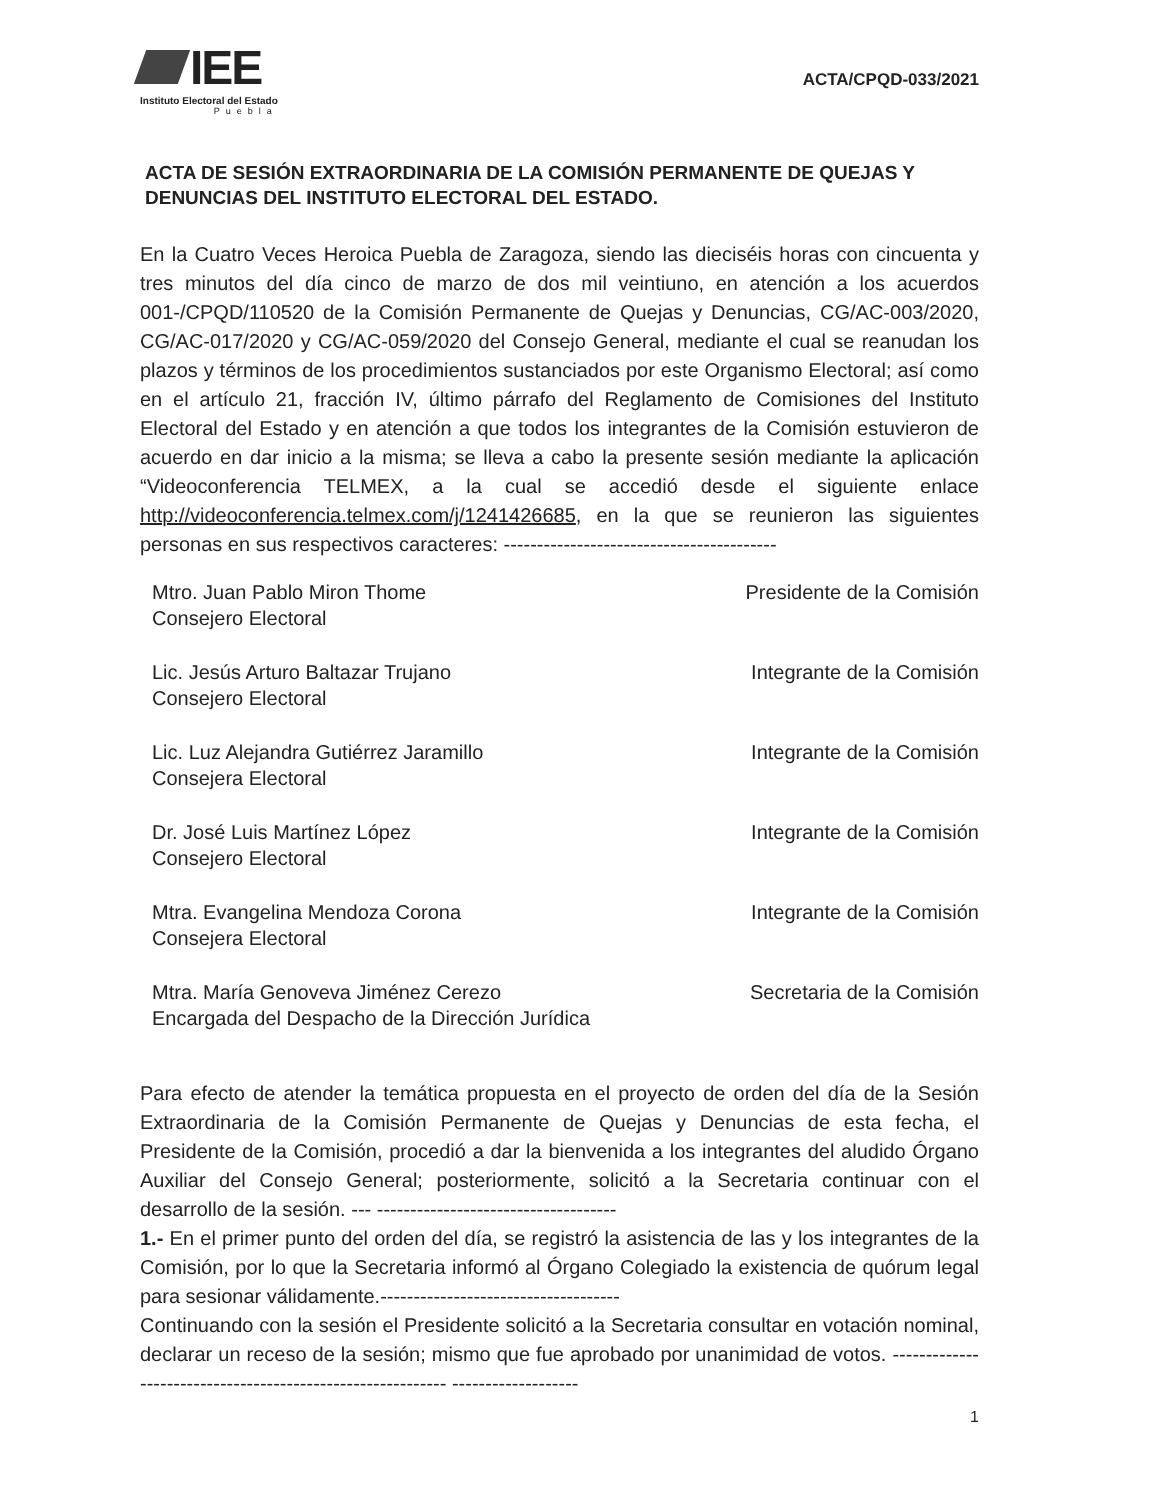IEE
Instituto Electoral del Estado
Puebla
ACTA/CPQD-033/2021
ACTA DE SESIÓN EXTRAORDINARIA DE LA COMISIÓN PERMANENTE DE QUEJAS Y DENUNCIAS DEL INSTITUTO ELECTORAL DEL ESTADO.
En la Cuatro Veces Heroica Puebla de Zaragoza, siendo las dieciséis horas con cincuenta y tres minutos del día cinco de marzo de dos mil veintiuno, en atención a los acuerdos 001-/CPQD/110520 de la Comisión Permanente de Quejas y Denuncias, CG/AC-003/2020, CG/AC-017/2020 y CG/AC-059/2020 del Consejo General, mediante el cual se reanudan los plazos y términos de los procedimientos sustanciados por este Organismo Electoral; así como en el artículo 21, fracción IV, último párrafo del Reglamento de Comisiones del Instituto Electoral del Estado y en atención a que todos los integrantes de la Comisión estuvieron de acuerdo en dar inicio a la misma; se lleva a cabo la presente sesión mediante la aplicación “Videoconferencia TELMEX, a la cual se accedió desde el siguiente enlace http://videoconferencia.telmex.com/j/1241426685, en la que se reunieron las siguientes personas en sus respectivos caracteres: -----------------------------------------
| Mtro. Juan Pablo Miron Thome Consejero Electoral | Presidente de la Comisión |
| Lic. Jesús Arturo Baltazar Trujano Consejero Electoral | Integrante de la Comisión |
| Lic. Luz Alejandra Gutiérrez Jaramillo Consejera Electoral | Integrante de la Comisión |
| Dr. José Luis Martínez López Consejero Electoral | Integrante de la Comisión |
| Mtra. Evangelina Mendoza Corona Consejera Electoral | Integrante de la Comisión |
| Mtra. María Genoveva Jiménez Cerezo Encargada del Despacho de la Dirección Jurídica | Secretaria de la Comisión |
Para efecto de atender la temática propuesta en el proyecto de orden del día de la Sesión Extraordinaria de la Comisión Permanente de Quejas y Denuncias de esta fecha, el Presidente de la Comisión, procedió a dar la bienvenida a los integrantes del aludido Órgano Auxiliar del Consejo General; posteriormente, solicitó a la Secretaria continuar con el desarrollo de la sesión. --- ------------------------------------
1.- En el primer punto del orden del día, se registró la asistencia de las y los integrantes de la Comisión, por lo que la Secretaria informó al Órgano Colegiado la existencia de quórum legal para sesionar válidamente.------------------------------------
Continuando con la sesión el Presidente solicitó a la Secretaria consultar en votación nominal, declarar un receso de la sesión; mismo que fue aprobado por unanimidad de votos. ----------------------------------------------------------- -------------------
1